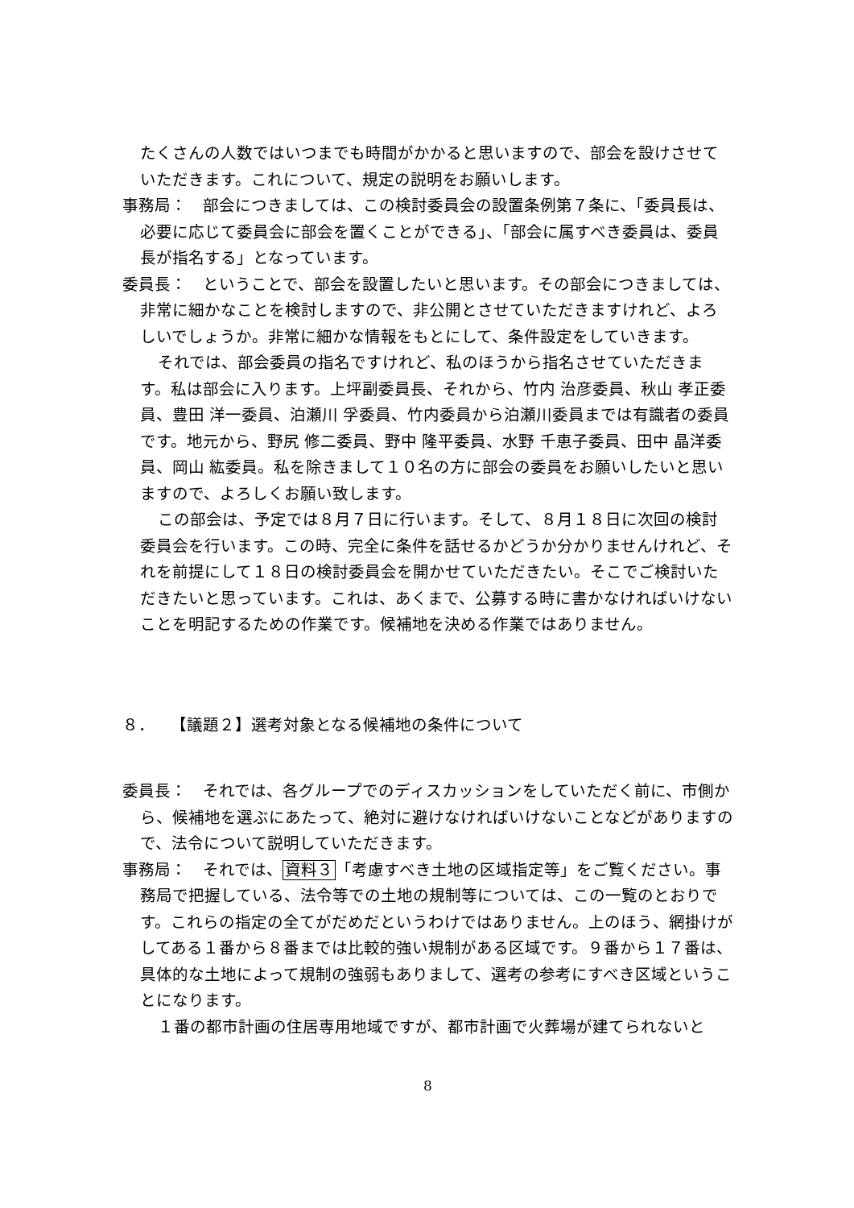たくさんの人数ではいつまでも時間がかかると思いますので、部会を設けさせていただきます。これについて、規定の説明をお願いします。
事務局：　部会につきましては、この検討委員会の設置条例第７条に、「委員長は、必要に応じて委員会に部会を置くことができる」、「部会に属すべき委員は、委員長が指名する」となっています。
委員長：　ということで、部会を設置したいと思います。その部会につきましては、非常に細かなことを検討しますので、非公開とさせていただきますけれど、よろしいでしょうか。非常に細かな情報をもとにして、条件設定をしていきます。
それでは、部会委員の指名ですけれど、私のほうから指名させていただきます。私は部会に入ります。上坪副委員長、それから、竹内 治彦委員、秋山 孝正委員、豊田 洋一委員、泊瀬川 孚委員、竹内委員から泊瀬川委員までは有識者の委員です。地元から、野尻 修二委員、野中 隆平委員、水野 千恵子委員、田中 晶洋委員、岡山 紘委員。私を除きまして１０名の方に部会の委員をお願いしたいと思いますので、よろしくお願い致します。
この部会は、予定では８月７日に行います。そして、８月１８日に次回の検討委員会を行います。この時、完全に条件を話せるかどうか分かりませんけれど、それを前提にして１８日の検討委員会を開かせていただきたい。そこでご検討いただきたいと思っています。これは、あくまで、公募する時に書かなければいけないことを明記するための作業です。候補地を決める作業ではありません。
８．　　【議題２】選考対象となる候補地の条件について
委員長：　それでは、各グループでのディスカッションをしていただく前に、市側から、候補地を選ぶにあたって、絶対に避けなければいけないことなどがありますので、法令について説明していただきます。
事務局：　それでは、資料３「考慮すべき土地の区域指定等」をご覧ください。事務局で把握している、法令等での土地の規制等については、この一覧のとおりです。これらの指定の全てがだめだというわけではありません。上のほう、網掛けがしてある１番から８番までは比較的強い規制がある区域です。９番から１７番は、具体的な土地によって規制の強弱もありまして、選考の参考にすべき区域ということになります。
１番の都市計画の住居専用地域ですが、都市計画で火葬場が建てられないと
8